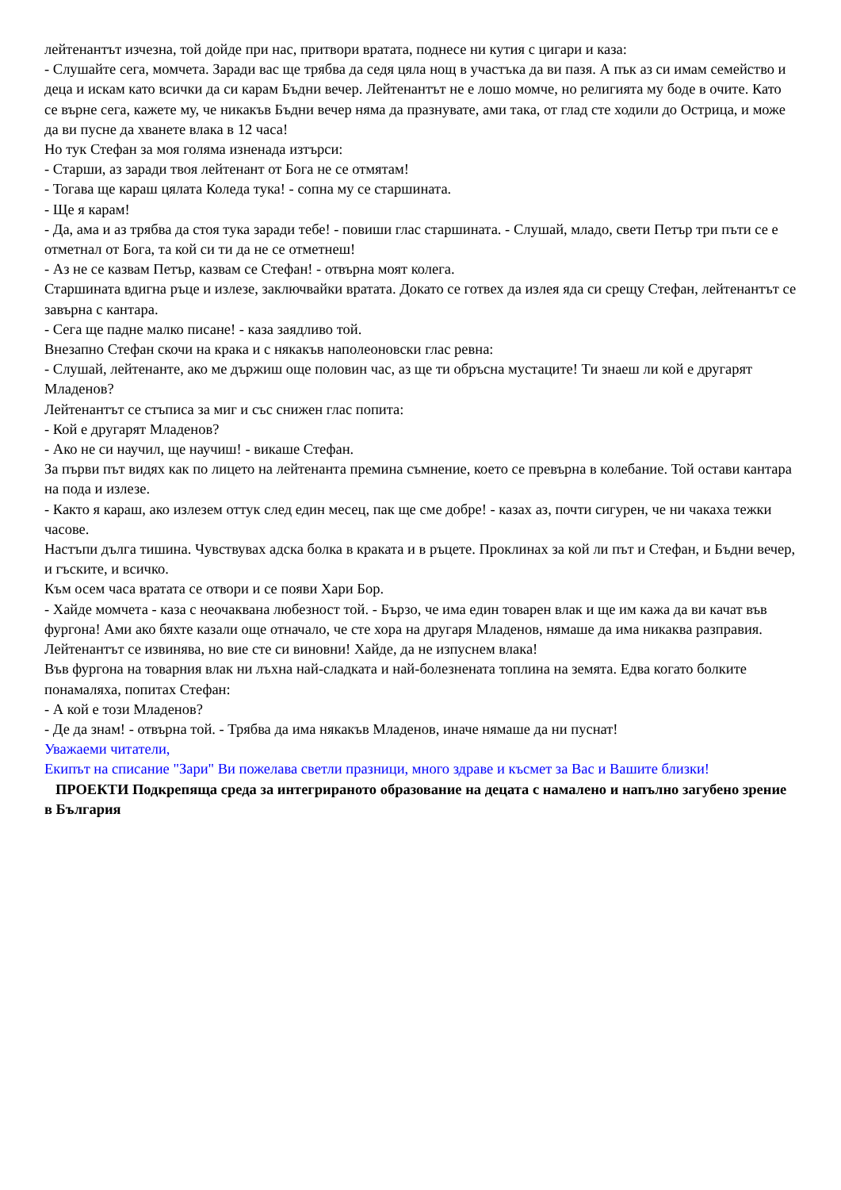лейтенантът изчезна, той дойде при нас, притвори вратата, поднесе ни кутия с цигари и каза:
- Слушайте сега, момчета. Заради вас ще трябва да седя цяла нощ в участъка да ви пазя. А пък аз си имам семейство и деца и искам като всички да си карам Бъдни вечер. Лейтенантът не е лошо момче, но религията му боде в очите. Като се върне сега, кажете му, че никакъв Бъдни вечер няма да празнувате, ами така, от глад сте ходили до Острица, и може да ви пусне да хванете влака в 12 часа!
Но тук Стефан за моя голяма изненада изтърси:
- Старши, аз заради твоя лейтенант от Бога не се отмятам!
- Тогава ще караш цялата Коледа тука! - сопна му се старшината.
- Ще я карам!
- Да, ама и аз трябва да стоя тука заради тебе! - повиши глас старшината. - Слушай, младо, свети Петър три пъти се е отметнал от Бога, та кой си ти да не се отметнеш!
- Аз не се казвам Петър, казвам се Стефан! - отвърна моят колега.
Старшината вдигна ръце и излезе, заключвайки вратата. Докато се готвех да излея яда си срещу Стефан, лейтенантът се завърна с кантара.
- Сега ще падне малко писане! - каза заядливо той.
Внезапно Стефан скочи на крака и с някакъв наполеоновски глас ревна:
- Слушай, лейтенанте, ако ме държиш още половин час, аз ще ти обръсна мустаците! Ти знаеш ли кой е другарят Младенов?
Лейтенантът се стъписа за миг и със снижен глас попита:
- Кой е другарят Младенов?
- Ако не си научил, ще научиш! - викаше Стефан.
За първи път видях как по лицето на лейтенанта премина съмнение, което се превърна в колебание. Той остави кантара на пода и излезе.
- Както я караш, ако излезем оттук след един месец, пак ще сме добре! - казах аз, почти сигурен, че ни чакаха тежки часове.
Настъпи дълга тишина. Чувствувах адска болка в краката и в ръцете. Проклинах за кой ли път и Стефан, и Бъдни вечер, и гъските, и всичко.
Към осем часа вратата се отвори и се появи Хари Бор.
- Хайде момчета - каза с неочаквана любезност той. - Бързо, че има един товарен влак и ще им кажа да ви качат във фургона! Ами ако бяхте казали още отначало, че сте хора на другаря Младенов, нямаше да има никаква разправия. Лейтенантът се извинява, но вие сте си виновни! Хайде, да не изпуснем влака!
Във фургона на товарния влак ни лъхна най-сладката и най-болезнената топлина на земята. Едва когато болките понамаляха, попитах Стефан:
- А кой е този Младенов?
- Де да знам! - отвърна той. - Трябва да има някакъв Младенов, иначе нямаше да ни пуснат!
Уважаеми читатели,
Екипът на списание "Зари" Ви пожелава светли празници, много здраве и късмет за Вас и Вашите близки!
ПРОЕКТИ Подкрепяща среда за интегрираното образование на децата с намалено и напълно загубено зрение в България